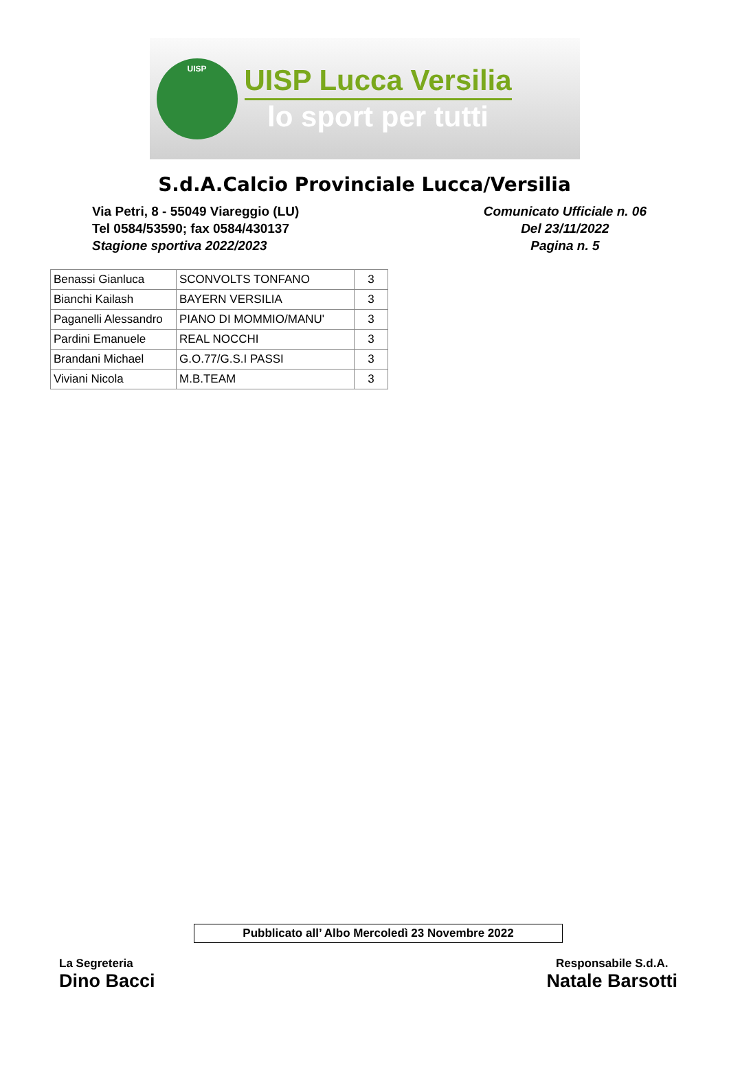UISP
UISP Lucca Versilia
lo sport per tutti
S.d.A.Calcio Provinciale Lucca/Versilia
Via Petri, 8 - 55049 Viareggio (LU)
Tel 0584/53590; fax 0584/430137
Stagione sportiva 2022/2023
Comunicato Ufficiale n. 06
Del 23/11/2022
Pagina n. 5
| Benassi Gianluca | SCONVOLTS TONFANO | 3 |
| Bianchi Kailash | BAYERN VERSILIA | 3 |
| Paganelli Alessandro | PIANO DI MOMMIO/MANU' | 3 |
| Pardini Emanuele | REAL NOCCHI | 3 |
| Brandani Michael | G.O.77/G.S.I PASSI | 3 |
| Viviani Nicola | M.B.TEAM | 3 |
Pubblicato all’ Albo Mercoledì 23 Novembre 2022
La Segreteria
Dino Bacci
Responsabile S.d.A.
Natale Barsotti